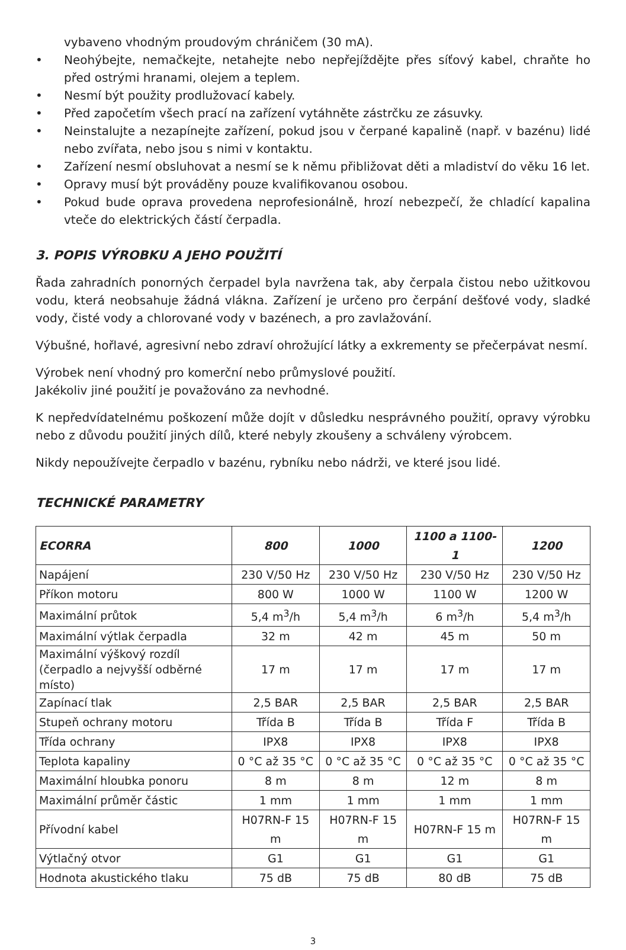vybaveno vhodným proudovým chráničem (30 mA).
• Neohýbejte, nemačkejte, netahejte nebo nepřejíždějte přes síťový kabel, chraňte ho před ostrými hranami, olejem a teplem.
• Nesmí být použity prodlužovací kabely.
• Před započetím všech prací na zařízení vytáhněte zástrčku ze zásuvky.
• Neinstalujte a nezapínejte zařízení, pokud jsou v čerpané kapalině (např. v bazénu) lidé nebo zvířata, nebo jsou s nimi v kontaktu.
• Zařízení nesmí obsluhovat a nesmí se k němu přibližovat děti a mladiství do věku 16 let.
• Opravy musí být prováděny pouze kvalifikovanou osobou.
• Pokud bude oprava provedena neprofesionálně, hrozí nebezpečí, že chladící kapalina vteče do elektrických částí čerpadla.
3. POPIS VÝROBKU A JEHO POUŽITÍ
Řada zahradních ponorných čerpadel byla navržena tak, aby čerpala čistou nebo užitkovou vodu, která neobsahuje žádná vlákna. Zařízení je určeno pro čerpání dešťové vody, sladké vody, čisté vody a chlorované vody v bazénech, a pro zavlažování.
Výbušné, hořlavé, agresivní nebo zdraví ohrožující látky a exkrementy se přečerpávat nesmí.
Výrobek není vhodný pro komerční nebo průmyslové použití.
Jakékoliv jiné použití je považováno za nevhodné.
K nepředvídatelnému poškození může dojít v důsledku nesprávného použití, opravy výrobku nebo z důvodu použití jiných dílů, které nebyly zkoušeny a schváleny výrobcem.
Nikdy nepoužívejte čerpadlo v bazénu, rybníku nebo nádrži, ve které jsou lidé.
TECHNICKÉ PARAMETRY
| ECORRA | 800 | 1000 | 1100 a 1100-1 | 1200 |
| --- | --- | --- | --- | --- |
| Napájení | 230 V/50 Hz | 230 V/50 Hz | 230 V/50 Hz | 230 V/50 Hz |
| Příkon motoru | 800 W | 1000 W | 1100 W | 1200 W |
| Maximální průtok | 5,4 m<sup>3</sup>/h | 5,4 m<sup>3</sup>/h | 6 m<sup>3</sup>/h | 5,4 m<sup>3</sup>/h |
| Maximální výtlak čerpadla | 32 m | 42 m | 45 m | 50 m |
| Maximální výškový rozdíl (čerpadlo a nejvyšší odběrné místo) | 17 m | 17 m | 17 m | 17 m |
| Zapínací tlak | 2,5 BAR | 2,5 BAR | 2,5 BAR | 2,5 BAR |
| Stupeň ochrany motoru | Třída B | Třída B | Třída F | Třída B |
| Třída ochrany | IPX8 | IPX8 | IPX8 | IPX8 |
| Teplota kapaliny | 0 °C až 35 °C | 0 °C až 35 °C | 0 °C až 35 °C | 0 °C až 35 °C |
| Maximální hloubka ponoru | 8 m | 8 m | 12 m | 8 m |
| Maximální průměr částic | 1 mm | 1 mm | 1 mm | 1 mm |
| Přívodní kabel | H07RN-F 15 m | H07RN-F 15 m | H07RN-F 15 m | H07RN-F 15 m |
| Výtlačný otvor | G1 | G1 | G1 | G1 |
| Hodnota akustického tlaku | 75 dB | 75 dB | 80 dB | 75 dB |
3